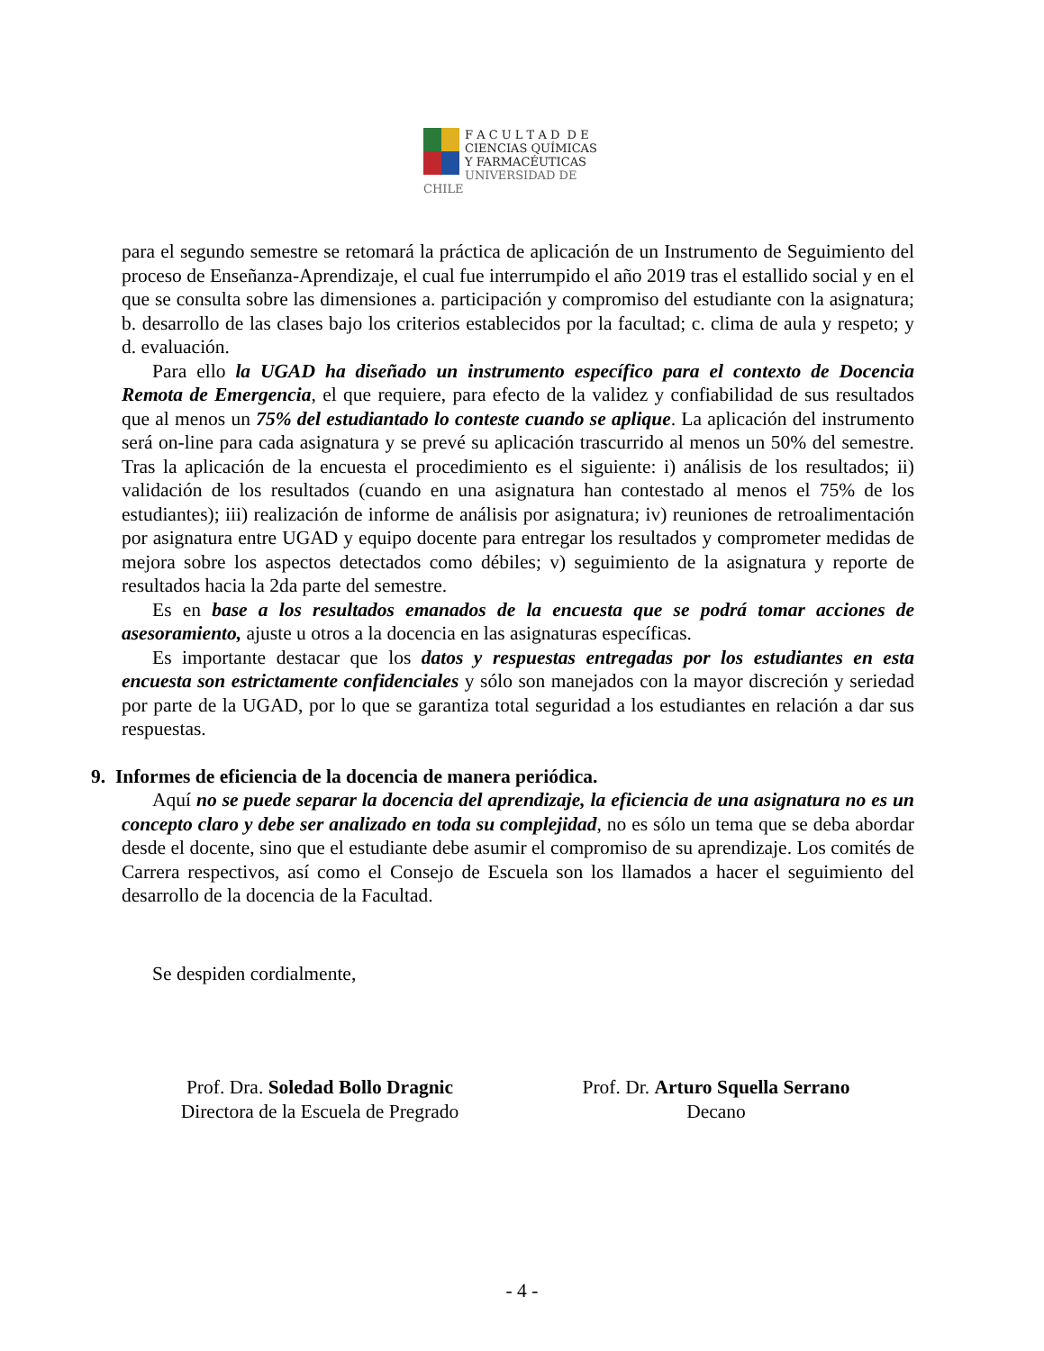F A C U L T A D D E
CIENCIAS QUÍMICAS
Y FARMACÉUTICAS
UNIVERSIDAD DE CHILE
para el segundo semestre se retomará la práctica de aplicación de un Instrumento de Seguimiento del proceso de Enseñanza-Aprendizaje, el cual fue interrumpido el año 2019 tras el estallido social y en el que se consulta sobre las dimensiones a. participación y compromiso del estudiante con la asignatura; b. desarrollo de las clases bajo los criterios establecidos por la facultad; c. clima de aula y respeto; y d. evaluación.
Para ello la UGAD ha diseñado un instrumento específico para el contexto de Docencia Remota de Emergencia, el que requiere, para efecto de la validez y confiabilidad de sus resultados que al menos un 75% del estudiantado lo conteste cuando se aplique. La aplicación del instrumento será on-line para cada asignatura y se prevé su aplicación trascurrido al menos un 50% del semestre. Tras la aplicación de la encuesta el procedimiento es el siguiente: i) análisis de los resultados; ii) validación de los resultados (cuando en una asignatura han contestado al menos el 75% de los estudiantes); iii) realización de informe de análisis por asignatura; iv) reuniones de retroalimentación por asignatura entre UGAD y equipo docente para entregar los resultados y comprometer medidas de mejora sobre los aspectos detectados como débiles; v) seguimiento de la asignatura y reporte de resultados hacia la 2da parte del semestre.
Es en base a los resultados emanados de la encuesta que se podrá tomar acciones de asesoramiento, ajuste u otros a la docencia en las asignaturas específicas.
Es importante destacar que los datos y respuestas entregadas por los estudiantes en esta encuesta son estrictamente confidenciales y sólo son manejados con la mayor discreción y seriedad por parte de la UGAD, por lo que se garantiza total seguridad a los estudiantes en relación a dar sus respuestas.
9. Informes de eficiencia de la docencia de manera periódica.
Aquí no se puede separar la docencia del aprendizaje, la eficiencia de una asignatura no es un concepto claro y debe ser analizado en toda su complejidad, no es sólo un tema que se deba abordar desde el docente, sino que el estudiante debe asumir el compromiso de su aprendizaje. Los comités de Carrera respectivos, así como el Consejo de Escuela son los llamados a hacer el seguimiento del desarrollo de la docencia de la Facultad.
Se despiden cordialmente,
Prof. Dra. Soledad Bollo Dragnic
Directora de la Escuela de Pregrado
Prof. Dr. Arturo Squella Serrano
Decano
- 4 -